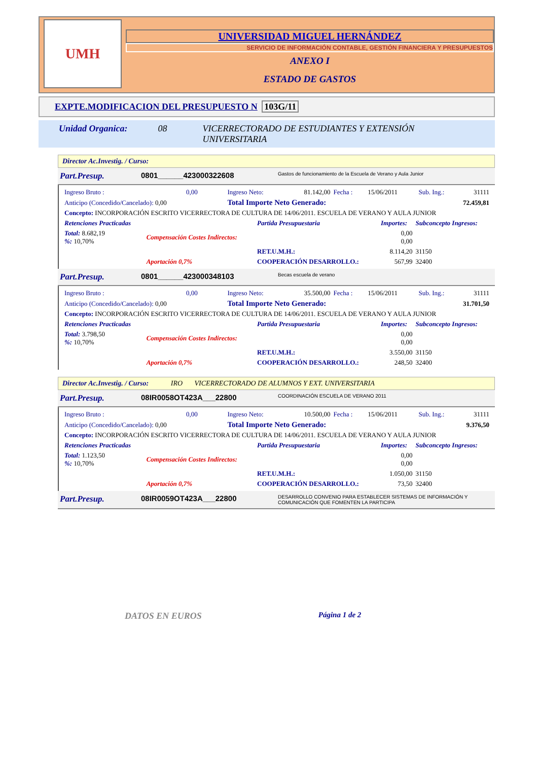UMH
UNIVERSIDAD MIGUEL HERNÁNDEZ
SERVICIO DE INFORMACIÓN CONTABLE, GESTIÓN FINANCIERA Y PRESUPUESTOS
ANEXO I
ESTADO DE GASTOS
EXPTE.MODIFICACION DEL PRESUPUESTO N 103G/11
Unidad Organica: 08 VICERRECTORADO DE ESTUDIANTES Y EXTENSIÓN UNIVERSITARIA
Director Ac.Investig. / Curso:
Part.Presup. 0801______423000322608 Gastos de funcionamiento de la Escuela de Verano y Aula Junior
| Ingreso Bruto : | 0,00 | Ingreso Neto: | 81.142,00 | Fecha : | 15/06/2011 | Sub. Ing.: | 31111 |
| Anticipo (Concedido/Cancelado): 0,00 | | Total Importe Neto Generado: | | | | 72.459,81 | |
| Concepto: INCORPORACIÓN ESCRITO VICERRECTORA DE CULTURA DE 14/06/2011. ESCUELA DE VERANO Y AULA JUNIOR | | | | | | | |
| Retenciones Practicadas | | Partida Presupuestaria | Importes: | Subconcepto Ingresos: |
| Total: 8.682,19 %: 10,70% | Compensación Costes Indirectos: | | 0,00 0,00 | |
| | | RET.U.M.H.: | 8.114,20 | 31150 |
| | Aportación 0,7% | COOPERACIÓN DESARROLLO.: | 567,99 | 32400 |
Part.Presup. 0801______423000348103 Becas escuela de verano
| Ingreso Bruto : | 0,00 | Ingreso Neto: | 35.500,00 | Fecha : | 15/06/2011 | Sub. Ing.: | 31111 |
| Anticipo (Concedido/Cancelado): 0,00 | | Total Importe Neto Generado: | | | | 31.701,50 | |
| Concepto: INCORPORACIÓN ESCRITO VICERRECTORA DE CULTURA DE 14/06/2011. ESCUELA DE VERANO Y AULA JUNIOR | | | | | | | |
| Retenciones Practicadas | | Partida Presupuestaria | Importes: | Subconcepto Ingresos: |
| Total: 3.798,50 %: 10,70% | Compensación Costes Indirectos: | | 0,00 0,00 | |
| | | RET.U.M.H.: | 3.550,00 | 31150 |
| | Aportación 0,7% | COOPERACIÓN DESARROLLO.: | 248,50 | 32400 |
Director Ac.Investig. / Curso: IRO VICERRECTORADO DE ALUMNOS Y EXT. UNIVERSITARIA
Part.Presup. 08IR0058OT423A___22800 COORDINACIÓN ESCUELA DE VERANO 2011
| Ingreso Bruto : | 0,00 | Ingreso Neto: | 10.500,00 | Fecha : | 15/06/2011 | Sub. Ing.: | 31111 |
| Anticipo (Concedido/Cancelado): 0,00 | | Total Importe Neto Generado: | | | | 9.376,50 | |
| Concepto: INCORPORACIÓN ESCRITO VICERRECTORA DE CULTURA DE 14/06/2011. ESCUELA DE VERANO Y AULA JUNIOR | | | | | | | |
| Retenciones Practicadas | | Partida Presupuestaria | Importes: | Subconcepto Ingresos: |
| Total: 1.123,50 %: 10,70% | Compensación Costes Indirectos: | | 0,00 0,00 | |
| | | RET.U.M.H.: | 1.050,00 | 31150 |
| | Aportación 0,7% | COOPERACIÓN DESARROLLO.: | 73,50 | 32400 |
Part.Presup. 08IR0059OT423A___22800 DESARROLLO CONVENIO PARA ESTABLECER SISTEMAS DE INFORMACIÓN Y COMUNICACIÓN QUE FOMENTEN LA PARTICIPA
DATOS EN EUROS Página 1 de 2